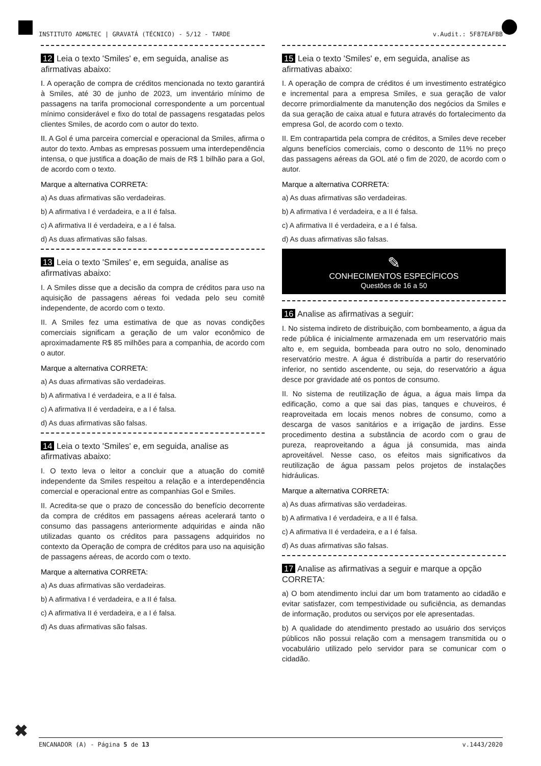INSTITUTO ADM&TEC | GRAVATÁ (TÉCNICO) - 5/12 - TARDE v.Audit.: 5F87EAFBB
12 Leia o texto 'Smiles' e, em seguida, analise as afirmativas abaixo:
I. A operação de compra de créditos mencionada no texto garantirá à Smiles, até 30 de junho de 2023, um inventário mínimo de passagens na tarifa promocional correspondente a um porcentual mínimo considerável e fixo do total de passagens resgatadas pelos clientes Smiles, de acordo com o autor do texto.
II. A Gol é uma parceira comercial e operacional da Smiles, afirma o autor do texto. Ambas as empresas possuem uma interdependência intensa, o que justifica a doação de mais de R$ 1 bilhão para a Gol, de acordo com o texto.
Marque a alternativa CORRETA:
a) As duas afirmativas são verdadeiras.
b) A afirmativa I é verdadeira, e a II é falsa.
c) A afirmativa II é verdadeira, e a I é falsa.
d) As duas afirmativas são falsas.
13 Leia o texto 'Smiles' e, em seguida, analise as afirmativas abaixo:
I. A Smiles disse que a decisão da compra de créditos para uso na aquisição de passagens aéreas foi vedada pelo seu comitê independente, de acordo com o texto.
II. A Smiles fez uma estimativa de que as novas condições comerciais significam a geração de um valor econômico de aproximadamente R$ 85 milhões para a companhia, de acordo com o autor.
Marque a alternativa CORRETA:
a) As duas afirmativas são verdadeiras.
b) A afirmativa I é verdadeira, e a II é falsa.
c) A afirmativa II é verdadeira, e a I é falsa.
d) As duas afirmativas são falsas.
14 Leia o texto 'Smiles' e, em seguida, analise as afirmativas abaixo:
I. O texto leva o leitor a concluir que a atuação do comitê independente da Smiles respeitou a relação e a interdependência comercial e operacional entre as companhias Gol e Smiles.
II. Acredita-se que o prazo de concessão do benefício decorrente da compra de créditos em passagens aéreas acelerará tanto o consumo das passagens anteriormente adquiridas e ainda não utilizadas quanto os créditos para passagens adquiridos no contexto da Operação de compra de créditos para uso na aquisição de passagens aéreas, de acordo com o texto.
Marque a alternativa CORRETA:
a) As duas afirmativas são verdadeiras.
b) A afirmativa I é verdadeira, e a II é falsa.
c) A afirmativa II é verdadeira, e a I é falsa.
d) As duas afirmativas são falsas.
15 Leia o texto 'Smiles' e, em seguida, analise as afirmativas abaixo:
I. A operação de compra de créditos é um investimento estratégico e incremental para a empresa Smiles, e sua geração de valor decorre primordialmente da manutenção dos negócios da Smiles e da sua geração de caixa atual e futura através do fortalecimento da empresa Gol, de acordo com o texto.
II. Em contrapartida pela compra de créditos, a Smiles deve receber alguns benefícios comerciais, como o desconto de 11% no preço das passagens aéreas da GOL até o fim de 2020, de acordo com o autor.
Marque a alternativa CORRETA:
a) As duas afirmativas são verdadeiras.
b) A afirmativa I é verdadeira, e a II é falsa.
c) A afirmativa II é verdadeira, e a I é falsa.
d) As duas afirmativas são falsas.
✎
CONHECIMENTOS ESPECÍFICOS
Questões de 16 a 50
16 Analise as afirmativas a seguir:
I. No sistema indireto de distribuição, com bombeamento, a água da rede pública é inicialmente armazenada em um reservatório mais alto e, em seguida, bombeada para outro no solo, denominado reservatório mestre. A água é distribuída a partir do reservatório inferior, no sentido ascendente, ou seja, do reservatório a água desce por gravidade até os pontos de consumo.
II. No sistema de reutilização de água, a água mais limpa da edificação, como a que sai das pias, tanques e chuveiros, é reaproveitada em locais menos nobres de consumo, como a descarga de vasos sanitários e a irrigação de jardins. Esse procedimento destina a substância de acordo com o grau de pureza, reaproveitando a água já consumida, mas ainda aproveitável. Nesse caso, os efeitos mais significativos da reutilização de água passam pelos projetos de instalações hidráulicas.
Marque a alternativa CORRETA:
a) As duas afirmativas são verdadeiras.
b) A afirmativa I é verdadeira, e a II é falsa.
c) A afirmativa II é verdadeira, e a I é falsa.
d) As duas afirmativas são falsas.
17 Analise as afirmativas a seguir e marque a opção CORRETA:
a) O bom atendimento inclui dar um bom tratamento ao cidadão e evitar satisfazer, com tempestividade ou suficiência, as demandas de informação, produtos ou serviços por ele apresentadas.
b) A qualidade do atendimento prestado ao usuário dos serviços públicos não possui relação com a mensagem transmitida ou o vocabulário utilizado pelo servidor para se comunicar com o cidadão.
✖
ENCANADOR (A) - Página 5 de 13 v.1443/2020